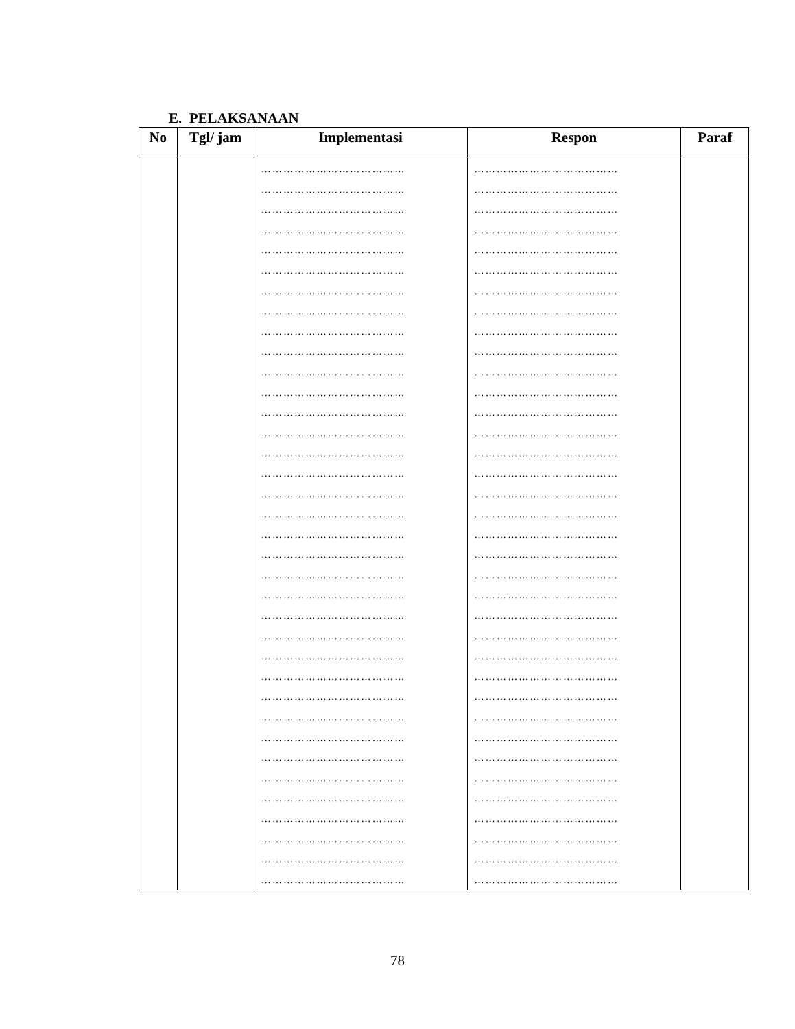E. PELAKSANAAN
| No | Tgl/ jam | Implementasi | Respon | Paraf |
| --- | --- | --- | --- | --- |
| | | ………………………………… ………………………………… ………………………………… ………………………………… ………………………………… ………………………………… ………………………………… ………………………………… ………………………………… ………………………………… ………………………………… ………………………………… ………………………………… ………………………………… ………………………………… ………………………………… ………………………………… ………………………………… ………………………………… ………………………………… ………………………………… ………………………………… ………………………………… ………………………………… ………………………………… ………………………………… ………………………………… ………………………………… ………………………………… ………………………………… ………………………………… ………………………………… ………………………………… ………………………………… ………………………………… ………………………………… | ………………………………… ………………………………… ………………………………… ………………………………… ………………………………… ………………………………… ………………………………… ………………………………… ………………………………… ………………………………… ………………………………… ………………………………… ………………………………… ………………………………… ………………………………… ………………………………… ………………………………… ………………………………… ………………………………… ………………………………… ………………………………… ………………………………… ………………………………… ………………………………… ………………………………… ………………………………… ………………………………… ………………………………… ………………………………… ………………………………… ………………………………… ………………………………… ………………………………… ………………………………… ………………………………… ………………………………… | |
78